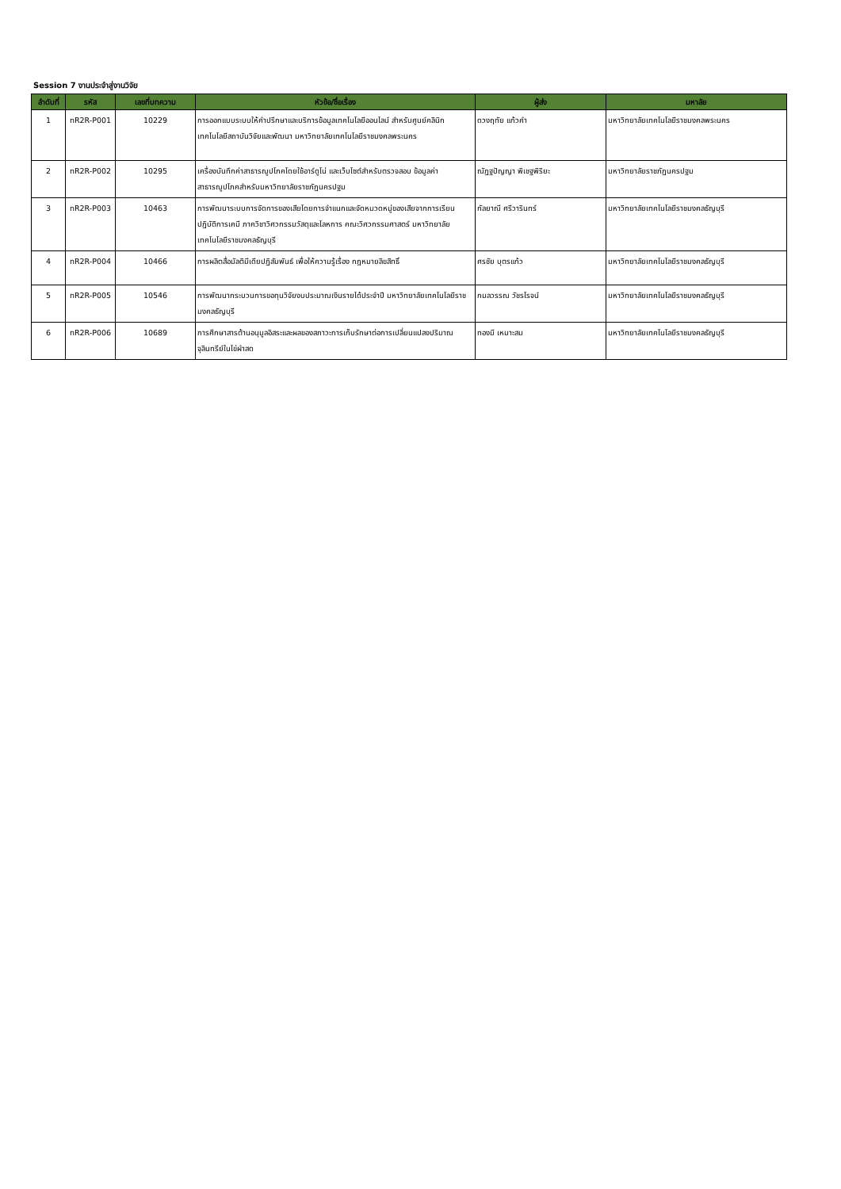Session 7 งานประจำสู่งานวิจัย
| ลำดับที่ | รหัส | เลขที่บทความ | หัวข้อ/ชื่อเรื่อง | ผู้ส่ง | มหาลัย |
| --- | --- | --- | --- | --- | --- |
| 1 | nR2R-P001 | 10229 | การออกแบบระบบให้คำปรึกษาและบริการข้อมูลเทคโนโลยีออนไลน์ สำหรับศูนย์คลินิกเทคโนโลยีสถาบันวิจัยและพัฒนา มหาวิทยาลัยเทคโนโลยีราชมงคลพระนคร | ดวงฤทัย แก้วคำ | มหาวิทยาลัยเทคโนโลยีราชมงคลพระนคร |
| 2 | nR2R-P002 | 10295 | เครื่องบันทึกค่าสาธารณูปโภคโดยใช้อาร์ดูโน่ และเว็บไซต์สำหรับตรวจสอบ ข้อมูลค่าสาธารณูปโภคสำหรับมหาวิทยาลัยราชภัฏนครปฐม | ณัฏฐปัญญา พิเชฐพิริยะ | มหาวิทยาลัยราชภัฏนครปฐม |
| 3 | nR2R-P003 | 10463 | การพัฒนาระบบการจัดการของเสียโดยการจำแนกและจัดหมวดหมู่ของเสียจากการเรียนปฏิบัติการเคมี ภาควิชาวิศวกรรมวัสดุและโลหการ คณะวิศวกรรมศาสตร์ มหาวิทยาลัยเทคโนโลยีราชมงคลธัญบุรี | กัลยาณี ศรีวารินทร์ | มหาวิทยาลัยเทคโนโลยีราชมงคลธัญบุรี |
| 4 | nR2R-P004 | 10466 | การผลิตสื่อมัลติมีเดียปฏิสัมพันธ์ เพื่อให้ความรู้เรื่อง กฎหมายลิขสิทธิ์ | ศรชัย บุตรแก้ว | มหาวิทยาลัยเทคโนโลยีราชมงคลธัญบุรี |
| 5 | nR2R-P005 | 10546 | การพัฒนากระบวนการขอทุนวิจัยงบประมาณเงินรายได้ประจำปี มหาวิทยาลัยเทคโนโลยีราชมงคลธัญบุรี | กมลวรรณ วัชรโรจน์ | มหาวิทยาลัยเทคโนโลยีราชมงคลธัญบุรี |
| 6 | nR2R-P006 | 10689 | การศึกษาสารต้านอนุมูลอิสระและผลของสภาวะการเก็บรักษาต่อการเปลี่ยนแปลงปริมาณจุลินทรีย์ในไข่ผำสด | ทองมี เหมาะสม | มหาวิทยาลัยเทคโนโลยีราชมงคลธัญบุรี |